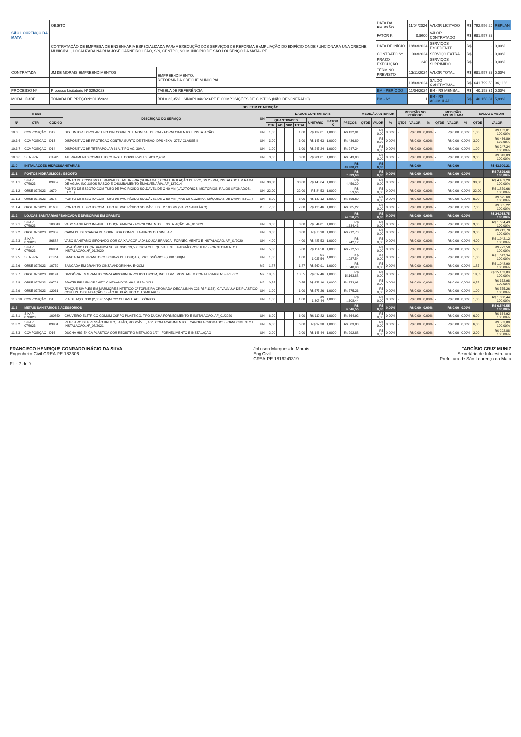| SÃO LOURENÇO DA MATA | OBJETO | | DATA DA EMISSÃO | 11/04/2024 | VALOR LICITADO | R$ | 792.956,20 | REPLAN |
| | CONTRATAÇÃO DE EMPRESA DE ENGENHARIA ESPECIALIZADA PARA A EXECUÇÃO DOS SERVIÇOS DE REFORMA E AMPLIAÇÃO DO EDIFÍCIO ONDE FUNCIONARÁ UMA CRECHE MUNICIPAL, LOCALIZADA NA RUA JOSÉ CARNEIRO LEÃO, S/N, CENTRO, NO MUNICÍPIO DE SÃO LOURENÇO DA MATA - PE | | FATOR K | 0,8600 | VALOR CONTRATADO | R$ | 681.957,83 | |
| | | | DATA DE INÍCIO | 18/03/2024 | SERVIÇOS EXCEDENTE | R$ | - | 0,00% |
| | | | CONTRATO Nº | 003/2024 | SERVIÇO EXTRA | R$ | - | 0,00% |
| | | | PRAZO EXECUÇÃO | 240 | SERVIÇOS SUPRIMIDO | R$ | - | 0,00% |
| CONTRATADA | JM DE MORAIS EMPREENDIMENTOS | EMPREENDIMENTO: REFORMA DA CRECHE MUNICIPAL | TÉRMINO PREVISTO | 13/11/2024 | VALOR TOTAL | R$ | 681.957,83 | 0,00% |
| | | | | 19/03/2024 | SALDO CONTRATUAL | R$ | 641.799,50 | 94,11% |
| PROCESSO Nº | Processo Licitatório Nº 029/2023 | TABELA DE REFERÊNCIA | BM - PERÍODO | 11/04/2024 | BM - R$ MENSAL | R$ | 40.158,31 | 0,00% |
| MODALIDADE | TOMADA DE PREÇO Nº 013/2023 | BDI = 22,35% SINAPI 04/2023-PE E COMPOSIÇÕES DE CUSTOS (NÃO DESONERADO) | BM - Nº | 1 | BM - R$ ACUMULADO | R$ | 40.158,31 | 5,89% |
| BOLETIM DE MEDIÇÃO | | | | | | | | | | | | | | | | | | | | | | |
| --- | --- | --- | --- | --- | --- | --- | --- | --- | --- | --- | --- | --- | --- | --- | --- | --- | --- | --- | --- | --- | --- | --- |
| ITENS | | | DESCRIÇÃO DO SERVIÇO | UN | DADOS CONTRATUAIS | | | | | | | MEDIÇÃO ANTERIOR | | | MEDIÇÃO NO PERÍODO | | | MEDIÇÃO ACUMULADA | | | SALDO A MEDIR | |
| Nº | CTR | CÓDIGO | | | QUANTIDADES | | | | UNITÁRIO | FATOR K | PREÇOS | QTDE | VALOR | % | QTDE | VALOR | % | QTDE | VALOR | % | QTDE | VALOR |
| | | | | | CTR | ADI | SUP | TOTAL | | | | | | | | | | | | | | |
| 10.3.5 | COMPOSIÇÃO | D12 | DISJUNTOR TRIPOLAR TIPO DIN, CORRENTE NOMINAL DE 63A - FORNECIMENTO E INSTALAÇÃO | UN | 1,00 | | | 1,00 | R$ 132,01 | 1,0000 | R$ 132,01 | | R$ 0,00 | 0,00% | - | R$ 0,00 | 0,00% | - | R$ 0,00 | 0,00% | 1,00 | R$ 132,01 100,00% |
| 10.3.6 | COMPOSIÇÃO | D13 | DISPOSITIVO DE PROTEÇÃO CONTRA SURTO DE TENSÃO, DPS 45KA - 275V CLASSE II | UN | 3,00 | | | 3,00 | R$ 145,63 | 1,0000 | R$ 436,89 | | R$ 0,00 | 0,00% | - | R$ 0,00 | 0,00% | - | R$ 0,00 | 0,00% | 3,00 | R$ 436,89 100,00% |
| 10.3.7 | COMPOSIÇÃO | D14 | DISPOSITIVO DR TETRAPOLAR 63 A, TIPO AC, 30MA | UN | 1,00 | | | 1,00 | R$ 247,24 | 1,0000 | R$ 247,24 | | R$ 0,00 | 0,00% | - | R$ 0,00 | 0,00% | - | R$ 0,00 | 0,00% | 1,00 | R$ 247,24 100,00% |
| 10.3.8 | SEINFRA | C4765 | ATERRAMENTO COMPLETO C/ HASTE COPPERWELD 5/8"X 2,40M | UN | 3,00 | | | 3,00 | R$ 281,01 | 1,0000 | R$ 843,03 | | R$ 0,00 | 0,00% | - | R$ 0,00 | 0,00% | - | R$ 0,00 | 0,00% | 3,00 | R$ 843,03 100,00% |
| 11.0 | INSTALAÇÕES HIDROSSANITÁRIAS | | | | | | | | | | R$ 43.900,21 | | R$ 0,00 | | | R$ 0,00 | | | R$ 0,00 | | | R$ 43.900,21 |
| 11.1 | PONTOS HIDRÁULICOS / ESGOTO | | | | | | | | | | R$ 7.899,68 | | R$ 0,00 | 0,00% | | R$ 0,00 | 0,00% | | R$ 0,00 | 0,00% | | R$ 7.899,68 100,00% |
| 11.1.1 | SINAPI 07/2023 | 89957 | PONTO DE CONSUMO TERMINAL DE ÁGUA FRIA (SUBRAMAL) COM TUBULAÇÃO DE PVC, DN 25 MM, INSTALADO EM RAMAL DE ÁGUA, INCLUSOS RASGO E CHUMBAMENTO EM ALVENARIA. AF_12/2014 | UN | 30,00 | | | 30,00 | R$ 148,64 | 1,0000 | R$ 4.459,20 | | R$ 0,00 | 0,00% | - | R$ 0,00 | 0,00% | - | R$ 0,00 | 0,00% | 30,00 | R$ 4.459,20 100,00% |
| 11.1.2 | ORSE 07/2023 | 1679 | PONTO DE ESGOTO COM TUBO DE PVC RÍGIDO SOLDÁVEL DE Ø 40 MM (LAVATÓRIOS, MICTÓRIOS, RALOS SIFONADOS, ETC...) | UN | 22,00 | | | 22,00 | R$ 84,53 | 1,0000 | R$ 1.859,66 | | R$ 0,00 | 0,00% | - | R$ 0,00 | 0,00% | - | R$ 0,00 | 0,00% | 22,00 | R$ 1.859,66 100,00% |
| 11.1.3 | ORSE 07/2023 | 1678 | PONTO DE ESGOTO COM TUBO DE PVC RÍGIDO SOLDÁVEL DE Ø 50 MM (PIAS DE COZINHA, MÁQUINAS DE LAVAR, ETC...) | UN | 5,00 | | | 5,00 | R$ 139,12 | 1,0000 | R$ 695,60 | | R$ 0,00 | 0,00% | - | R$ 0,00 | 0,00% | - | R$ 0,00 | 0,00% | 5,00 | R$ 695,60 100,00% |
| 11.1.4 | ORSE 07/2023 | 01683 | PONTO DE ESGOTO COM TUBO DE PVC RÍGIDO SOLDÁVEL DE Ø 100 MM (VASO SANITÁRIO) | PT | 7,00 | | | 7,00 | R$ 126,46 | 1,0000 | R$ 885,22 | | R$ 0,00 | 0,00% | - | R$ 0,00 | 0,00% | - | R$ 0,00 | 0,00% | 7,00 | R$ 885,22 100,00% |
| 11.2 | LOUÇAS SANITÁRIAS / BANCADA E DIVISÓRIAS EM GRANITO | | | | | | | | | | R$ 24.058,75 | | R$ 0,00 | 0,00% | | R$ 0,00 | 0,00% | | R$ 0,00 | 0,00% | | R$ 24.058,75 100,00% |
| 11.2.1 | SINAPI 07/2023 | 100848 | VASO SANITÁRIO INFANTIL LOUÇA BRANCA - FORNECIMENTO E INSTALAÇÃO. AF_01/2020 | UN | 3,00 | | | 3,00 | R$ 544,81 | 1,0000 | R$ 1.634,43 | | R$ 0,00 | 0,00% | - | R$ 0,00 | 0,00% | - | R$ 0,00 | 0,00% | 3,00 | R$ 1.634,43 100,00% |
| 11.2.2 | ORSE 07/2023 | 02052 | CAIXA DE DESCARGA DE SOBREPOR COMPLETA AKROS OU SIMILAR | UN | 3,00 | | | 3,00 | R$ 70,90 | 1,0000 | R$ 212,70 | | R$ 0,00 | 0,00% | - | R$ 0,00 | 0,00% | - | R$ 0,00 | 0,00% | 3,00 | R$ 212,70 100,00% |
| 11.2.3 | SINAPI 07/2023 | 86888 | VASO SANITÁRIO SIFONADO COM CAIXA ACOPLADA LOUÇA BRANCA - FORNECIMENTO E INSTALAÇÃO. AF_01/2020 | UN | 4,00 | | | 4,00 | R$ 485,53 | 1,0000 | R$ 1.942,12 | | R$ 0,00 | 0,00% | - | R$ 0,00 | 0,00% | - | R$ 0,00 | 0,00% | 4,00 | R$ 1.942,12 100,00% |
| 11.2.4 | SINAPI 07/2023 | 86904 | LAVATÓRIO LOUÇA BRANCA SUSPENSO, 29,5 X 39CM OU EQUIVALENTE, PADRÃO POPULAR - FORNECIMENTO E INSTALAÇÃO. AF_01/2020 | UN | 5,00 | | | 5,00 | R$ 154,50 | 1,0000 | R$ 772,50 | | R$ 0,00 | 0,00% | - | R$ 0,00 | 0,00% | - | R$ 0,00 | 0,00% | 5,00 | R$ 772,50 100,00% |
| 11.2.5 | SEINFRA | C0356 | BANCADA DE GRANITO C/ 3 CUBAS DE LOUÇAS, S/ACESSÓRIOS (2,00X0,60)M | UN | 1,00 | | | 1,00 | R$ 1.027,54 | 1,0000 | R$ 1.027,54 | | R$ 0,00 | 0,00% | - | R$ 0,00 | 0,00% | - | R$ 0,00 | 0,00% | 1,00 | R$ 1.027,54 100,00% |
| 11.2.6 | ORSE 07/2023 | 10759 | BANCADA EM GRANITO CINZA ANDORINHA, E=2CM | M2 | 1,87 | | | 1,87 | R$ 560,91 | 1,0000 | R$ 1.048,90 | | R$ 0,00 | 0,00% | - | R$ 0,00 | 0,00% | - | R$ 0,00 | 0,00% | 1,87 | R$ 1.048,90 100,00% |
| 11.2.7 | ORSE 07/2023 | 00191 | DIVISÓRIA EM GRANITO CINZA ANDORINHA POLIDO, E=2CM, INCLUSIVE MONTAGEM COM FERRAGENS - REV 02 | M2 | 18,55 | | | 18,55 | R$ 817,46 | 1,0000 | R$ 15.163,88 | | R$ 0,00 | 0,00% | - | R$ 0,00 | 0,00% | - | R$ 0,00 | 0,00% | 18,55 | R$ 15.163,88 100,00% |
| 11.2.8 | ORSE 07/2023 | 09721 | PRATELEIRA EM GRANITO CINZA ANDORINHA, ESP= 2CM | M2 | 0,55 | | | 0,55 | R$ 678,16 | 1,0000 | R$ 372,98 | | R$ 0,00 | 0,00% | - | R$ 0,00 | 0,00% | - | R$ 0,00 | 0,00% | 0,55 | R$ 372,98 100,00% |
| 11.2.9 | ORSE 07/2023 | 12061 | TANQUE SIMPLES EM MÁRMORE SINTÉTICO C/ TORNEIRA CROMADA (DECA LINHA C23 REF 1153), C/ VÁLVULA DE PLÁSTICO CONJUNTO DE FIXAÇÃO, SIFÃO DE PLÁSTICO OU SIMILARES | UN | 1,00 | | | 1,00 | R$ 575,26 | 1,0000 | R$ 575,26 | | R$ 0,00 | 0,00% | - | R$ 0,00 | 0,00% | - | R$ 0,00 | 0,00% | 1,00 | R$ 575,26 100,00% |
| 11.2.10 | COMPOSIÇÃO | D15 | PIA DE AÇO INOX (2,00X0,55)M C/ 2 CUBAS E ACESSÓRIOS | UN | 1,00 | | | 1,00 | R$ 1.308,44 | 1,0000 | R$ 1.308,44 | | R$ 0,00 | 0,00% | - | R$ 0,00 | 0,00% | - | R$ 0,00 | 0,00% | 1,00 | R$ 1.308,44 100,00% |
| 11.3 | METAIS SANITÁRIOS E ACESSÓRIOS | | | | | | | | | | R$ 6.546,55 | | R$ 0,00 | 0,00% | | R$ 0,00 | 0,00% | | R$ 0,00 | 0,00% | | R$ 6.546,55 100,00% |
| 11.3.1 | SINAPI 07/2023 | 100860 | CHUVEIRO ELÉTRICO COMUM CORPO PLÁSTICO, TIPO DUCHA FORNECIMENTO E INSTALAÇÃO. AF_01/2020 | UN | 6,00 | | | 6,00 | R$ 110,82 | 1,0000 | R$ 664,92 | | R$ 0,00 | 0,00% | - | R$ 0,00 | 0,00% | - | R$ 0,00 | 0,00% | 6,00 | R$ 664,92 100,00% |
| 11.3.2 | SINAPI 07/2023 | 89984 | REGISTRO DE PRESSÃO BRUTO, LATÃO, ROSCÁVEL, 1/2", COM ACABAMENTO E CANOPLA CROMADOS FORNECIMENTO E INSTALAÇÃO. AF_08/2021 | UN | 6,00 | | | 6,00 | R$ 97,30 | 1,0000 | R$ 583,80 | | R$ 0,00 | 0,00% | - | R$ 0,00 | 0,00% | - | R$ 0,00 | 0,00% | 6,00 | R$ 583,80 100,00% |
| 11.3.3 | COMPOSIÇÃO | D16 | DUCHA HIGIÊNICA PLÁSTICA COM REGISTRO METÁLICO 1/2" - FORNECIMENTO E INSTALAÇÃO | UN | 2,00 | | | 2,00 | R$ 146,44 | 1,0000 | R$ 292,88 | | R$ 0,00 | 0,00% | - | R$ 0,00 | 0,00% | - | R$ 0,00 | 0,00% | 2,00 | R$ 292,88 100,00% |
FRANCISCO HENRIQUE CONRADO INÁCIO DA SILVA
Engenheiro Civil CREA-PE 183306
FL.: 7 de 9
Johnson Marques de Morais
Eng Civil
CREA-PE 1816249319
TARCÍSIO CRUZ MUNIZ
Secretário de Infraestrutura
Prefeitura de São Lourenço da Mata